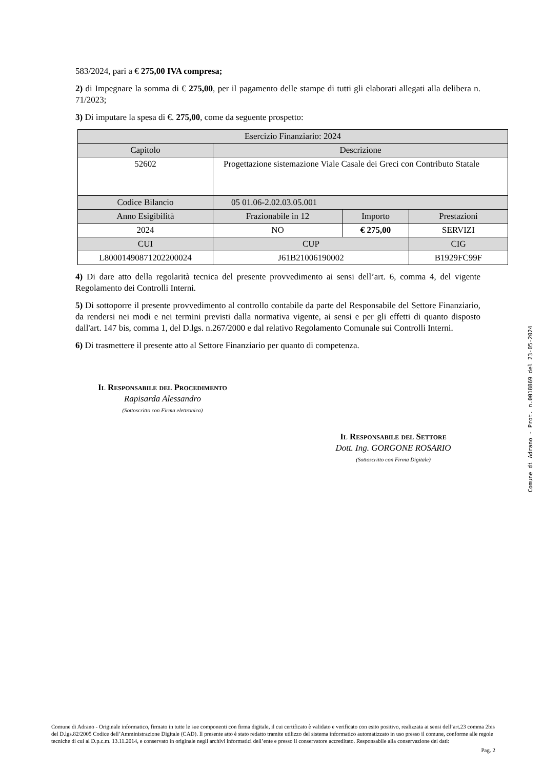583/2024, pari a € 275,00 IVA compresa;
2) di Impegnare la somma di € 275,00, per il pagamento delle stampe di tutti gli elaborati allegati alla delibera n. 71/2023;
3) Di imputare la spesa di €. 275,00, come da seguente prospetto:
| Esercizio Finanziario: 2024 | | | |
| Capitolo | Descrizione | | |
| 52602 | Progettazione sistemazione Viale Casale dei Greci con Contributo Statale | | |
| Codice Bilancio | 05 01.06-2.02.03.05.001 | | |
| Anno Esigibilità | Frazionabile in 12 | Importo | Prestazioni |
| 2024 | NO | € 275,00 | SERVIZI |
| CUI | CUP | | CIG |
| L80001490871202200024 | J61B21006190002 | | B1929FC99F |
4) Di dare atto della regolarità tecnica del presente provvedimento ai sensi dell’art. 6, comma 4, del vigente Regolamento dei Controlli Interni.
5) Di sottoporre il presente provvedimento al controllo contabile da parte del Responsabile del Settore Finanziario, da rendersi nei modi e nei termini previsti dalla normativa vigente, ai sensi e per gli effetti di quanto disposto dall'art. 147 bis, comma 1, del D.lgs. n.267/2000 e dal relativo Regolamento Comunale sui Controlli Interni.
6) Di trasmettere il presente atto al Settore Finanziario per quanto di competenza.
Il Responsabile del Procedimento
Rapisarda Alessandro
(Sottoscritto con Firma elettronica)
Il Responsabile del Settore
Dott. Ing. GORGONE ROSARIO
(Sottoscritto con Firma Digitale)
Comune di Adrano - Prot. n.0018869 del 23-05-2024
Comune di Adrano - Originale informatico, firmato in tutte le sue componenti con firma digitale, il cui certificato è validato e verificato con esito positivo, realizzata ai sensi dell’art.23 comma 2bis del D.lgs.82/2005 Codice dell’Amministrazione Digitale (CAD). Il presente atto è stato redatto tramite utilizzo del sistema informatico automatizzato in uso presso il comune, conforme alle regole tecniche di cui al D.p.c.m. 13.11.2014, e conservato in originale negli archivi informatici dell’ente e presso il conservatore accreditato. Responsabile alla conservazione dei dati:
Pag. 2